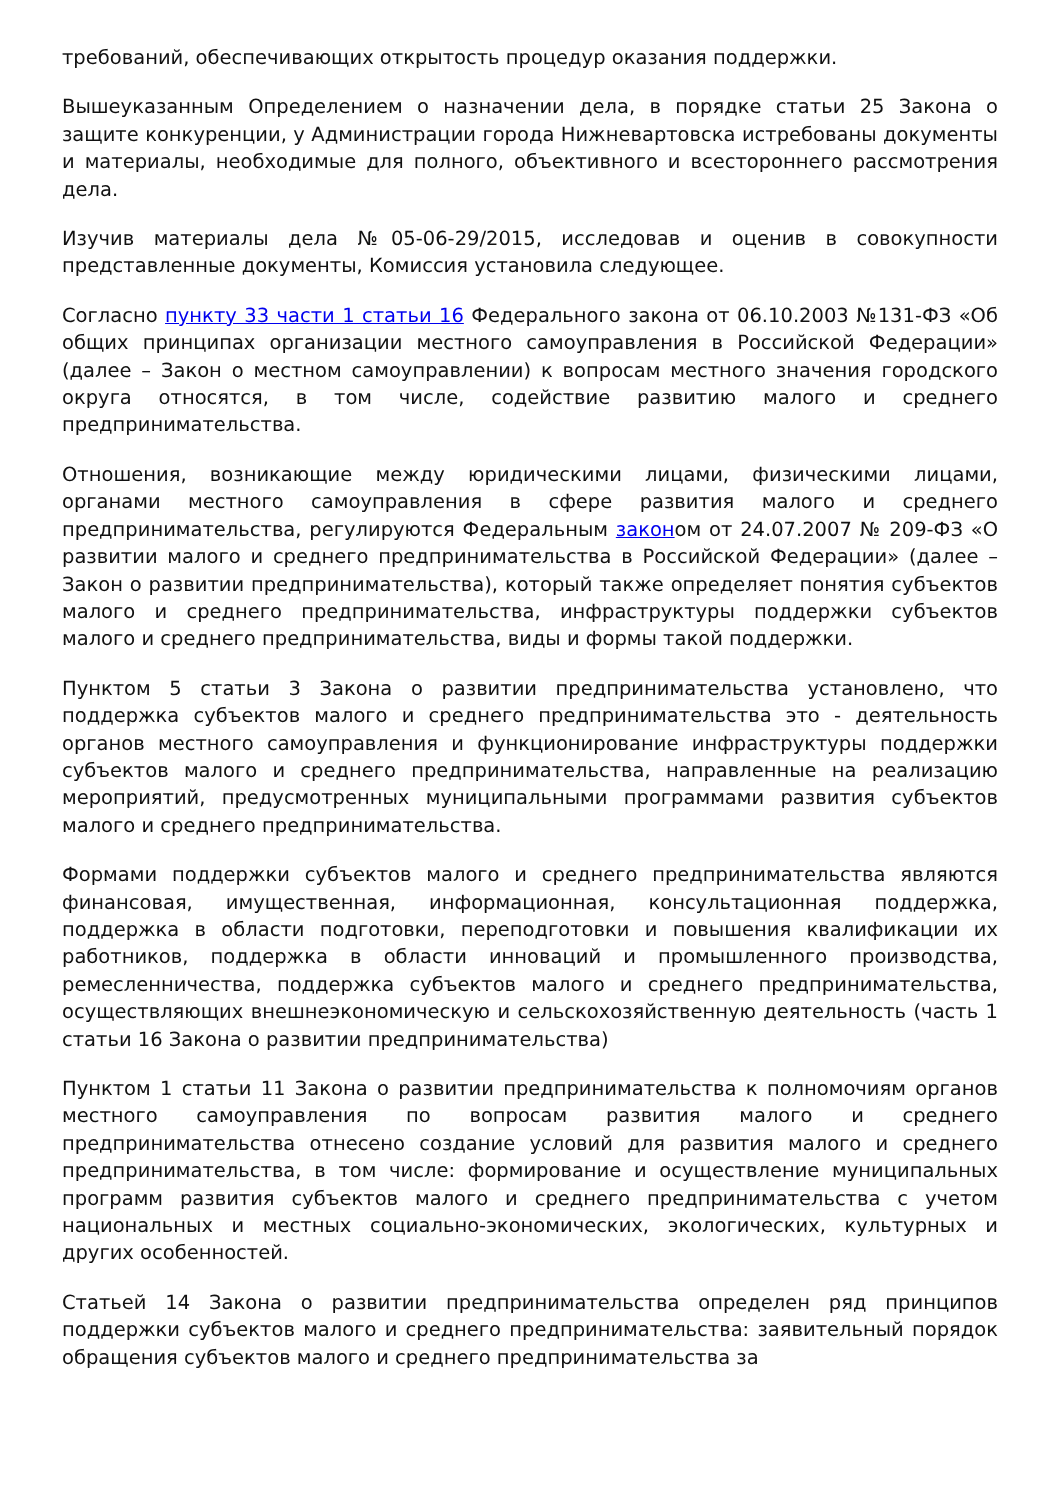требований, обеспечивающих открытость процедур оказания поддержки.
Вышеуказанным Определением о назначении дела, в порядке статьи 25 Закона о защите конкуренции, у Администрации города Нижневартовска истребованы документы и материалы, необходимые для полного, объективного и всестороннего рассмотрения дела.
Изучив материалы дела №05-06-29/2015, исследовав и оценив в совокупности представленные документы, Комиссия установила следующее.
Согласно пункту 33 части 1 статьи 16 Федерального закона от 06.10.2003 №131-ФЗ «Об общих принципах организации местного самоуправления в Российской Федерации» (далее – Закон о местном самоуправлении) к вопросам местного значения городского округа относятся, в том числе, содействие развитию малого и среднего предпринимательства.
Отношения, возникающие между юридическими лицами, физическими лицами, органами местного самоуправления в сфере развития малого и среднего предпринимательства, регулируются Федеральным законом от 24.07.2007 № 209-ФЗ «О развитии малого и среднего предпринимательства в Российской Федерации» (далее – Закон о развитии предпринимательства), который также определяет понятия субъектов малого и среднего предпринимательства, инфраструктуры поддержки субъектов малого и среднего предпринимательства, виды и формы такой поддержки.
Пунктом 5 статьи 3 Закона о развитии предпринимательства установлено, что поддержка субъектов малого и среднего предпринимательства это - деятельность органов местного самоуправления и функционирование инфраструктуры поддержки субъектов малого и среднего предпринимательства, направленные на реализацию мероприятий, предусмотренных муниципальными программами развития субъектов малого и среднего предпринимательства.
Формами поддержки субъектов малого и среднего предпринимательства являются финансовая, имущественная, информационная, консультационная поддержка, поддержка в области подготовки, переподготовки и повышения квалификации их работников, поддержка в области инноваций и промышленного производства, ремесленничества, поддержка субъектов малого и среднего предпринимательства, осуществляющих внешнеэкономическую и сельскохозяйственную деятельность (часть 1 статьи 16 Закона о развитии предпринимательства)
Пунктом 1 статьи 11 Закона о развитии предпринимательства к полномочиям органов местного самоуправления по вопросам развития малого и среднего предпринимательства отнесено создание условий для развития малого и среднего предпринимательства, в том числе: формирование и осуществление муниципальных программ развития субъектов малого и среднего предпринимательства с учетом национальных и местных социально-экономических, экологических, культурных и других особенностей.
Статьей 14 Закона о развитии предпринимательства определен ряд принципов поддержки субъектов малого и среднего предпринимательства: заявительный порядок обращения субъектов малого и среднего предпринимательства за